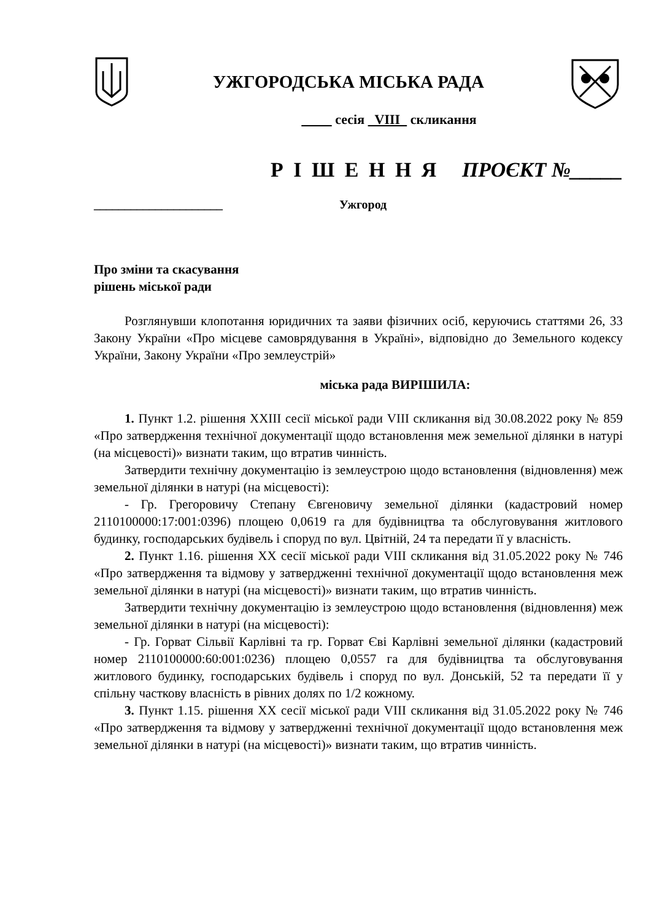УЖГОРОДСЬКА МІСЬКА РАДА
сесія VIII скликання
Р І Ш Е Н Н Я ПРОЄКТ №_____
_____________________ Ужгород
Про зміни та скасування
рішень міської ради
Розглянувши клопотання юридичних та заяви фізичних осіб, керуючись статтями 26, 33 Закону України «Про місцеве самоврядування в Україні», відповідно до Земельного кодексу України, Закону України «Про землеустрій»
міська рада ВИРІШИЛА:
1. Пункт 1.2. рішення XXIII сесії міської ради VIII скликання від 30.08.2022 року № 859 «Про затвердження технічної документації щодо встановлення меж земельної ділянки в натурі (на місцевості)» визнати таким, що втратив чинність.
Затвердити технічну документацію із землеустрою щодо встановлення (відновлення) меж земельної ділянки в натурі (на місцевості):
- Гр. Грегоровичу Степану Євгеновичу земельної ділянки (кадастровий номер 2110100000:17:001:0396) площею 0,0619 га для будівництва та обслуговування житлового будинку, господарських будівель і споруд по вул. Цвітній, 24 та передати її у власність.
2. Пункт 1.16. рішення XX сесії міської ради VIII скликання від 31.05.2022 року № 746 «Про затвердження та відмову у затвердженні технічної документації щодо встановлення меж земельної ділянки в натурі (на місцевості)» визнати таким, що втратив чинність.
Затвердити технічну документацію із землеустрою щодо встановлення (відновлення) меж земельної ділянки в натурі (на місцевості):
- Гр. Горват Сільвії Карлівні та гр. Горват Єві Карлівні земельної ділянки (кадастровий номер 2110100000:60:001:0236) площею 0,0557 га для будівництва та обслуговування житлового будинку, господарських будівель і споруд по вул. Донській, 52 та передати її у спільну часткову власність в рівних долях по 1/2 кожному.
3. Пункт 1.15. рішення XX сесії міської ради VIII скликання від 31.05.2022 року № 746 «Про затвердження та відмову у затвердженні технічної документації щодо встановлення меж земельної ділянки в натурі (на місцевості)» визнати таким, що втратив чинність.